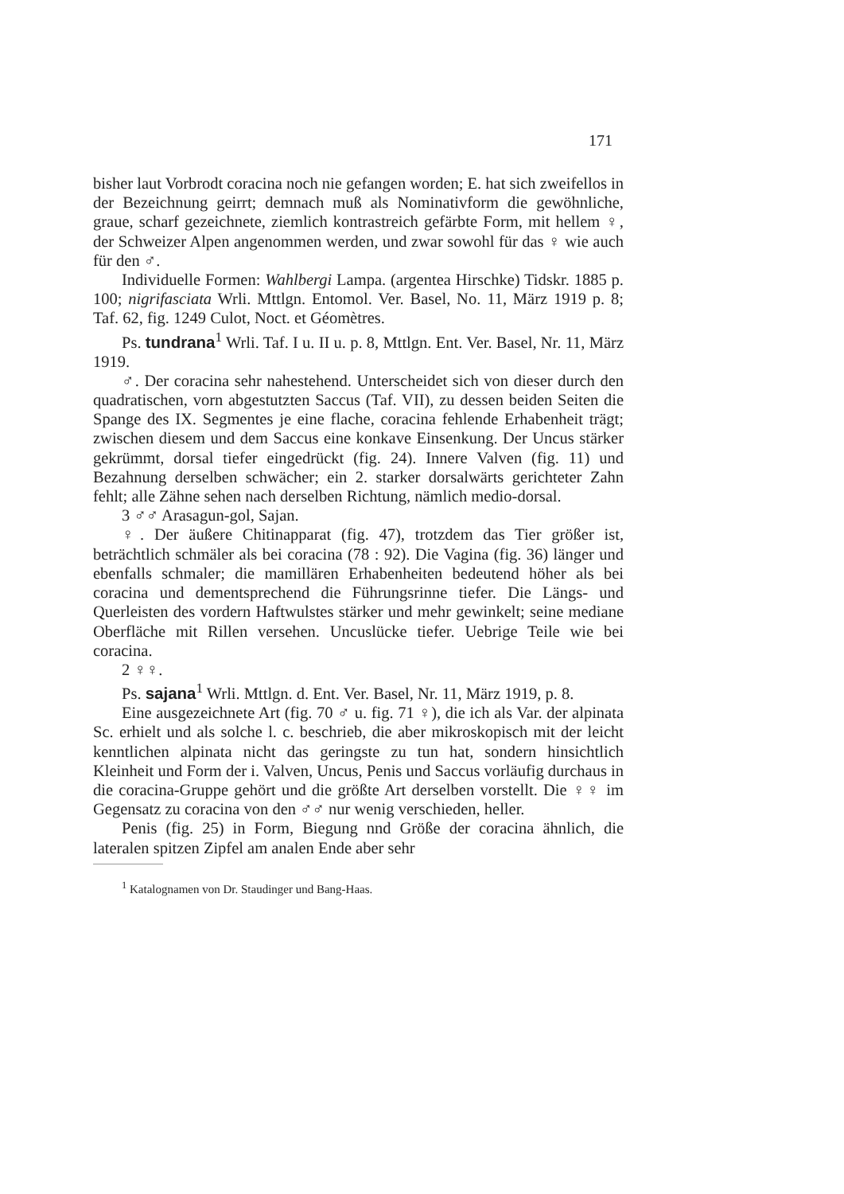171
bisher laut Vorbrodt coracina noch nie gefangen worden; E. hat sich zweifellos in der Bezeichnung geirrt; demnach muß als Nominativform die gewöhnliche, graue, scharf gezeichnete, ziemlich kontrastreich gefärbte Form, mit hellem ♀, der Schweizer Alpen angenommen werden, und zwar sowohl für das ♀ wie auch für den ♂.
Individuelle Formen: Wahlbergi Lampa. (argentea Hirschke) Tidskr. 1885 p. 100; nigrifasciata Wrli. Mttlgn. Entomol. Ver. Basel, No. 11, März 1919 p. 8; Taf. 62, fig. 1249 Culot, Noct. et Géomètres.
Ps. tundrana<sup>1</sup> Wrli. Taf. I u. II u. p. 8, Mttlgn. Ent. Ver. Basel, Nr. 11, März 1919.
♂. Der coracina sehr nahestehend. Unterscheidet sich von dieser durch den quadratischen, vorn abgestutzten Saccus (Taf. VII), zu dessen beiden Seiten die Spange des IX. Segmentes je eine flache, coracina fehlende Erhabenheit trägt; zwischen diesem und dem Saccus eine konkave Einsenkung. Der Uncus stärker gekrümmt, dorsal tiefer eingedrückt (fig. 24). Innere Valven (fig. 11) und Bezahnung derselben schwächer; ein 2. starker dorsalwärts gerichteter Zahn fehlt; alle Zähne sehen nach derselben Richtung, nämlich medio-dorsal.
3 ♂♂ Arasagun-gol, Sajan.
♀. Der äußere Chitinapparat (fig. 47), trotzdem das Tier größer ist, beträchtlich schmäler als bei coracina (78 : 92). Die Vagina (fig. 36) länger und ebenfalls schmaler; die mamillären Erhabenheiten bedeutend höher als bei coracina und dementsprechend die Führungsrinne tiefer. Die Längs- und Querleisten des vordern Haftwulstes stärker und mehr gewinkelt; seine mediane Oberfläche mit Rillen versehen. Uncuslücke tiefer. Uebrige Teile wie bei coracina.
2 ♀♀.
Ps. sajana<sup>1</sup> Wrli. Mttlgn. d. Ent. Ver. Basel, Nr. 11, März 1919, p. 8.
Eine ausgezeichnete Art (fig. 70 ♂ u. fig. 71 ♀), die ich als Var. der alpinata Sc. erhielt und als solche l. c. beschrieb, die aber mikroskopisch mit der leicht kenntlichen alpinata nicht das geringste zu tun hat, sondern hinsichtlich Kleinheit und Form der i. Valven, Uncus, Penis und Saccus vorläufig durchaus in die coracina-Gruppe gehört und die größte Art derselben vorstellt. Die ♀♀ im Gegensatz zu coracina von den ♂♂ nur wenig verschieden, heller.
Penis (fig. 25) in Form, Biegung nnd Größe der coracina ähnlich, die lateralen spitzen Zipfel am analen Ende aber sehr
<sup>1</sup> Katalognamen von Dr. Staudinger und Bang-Haas.